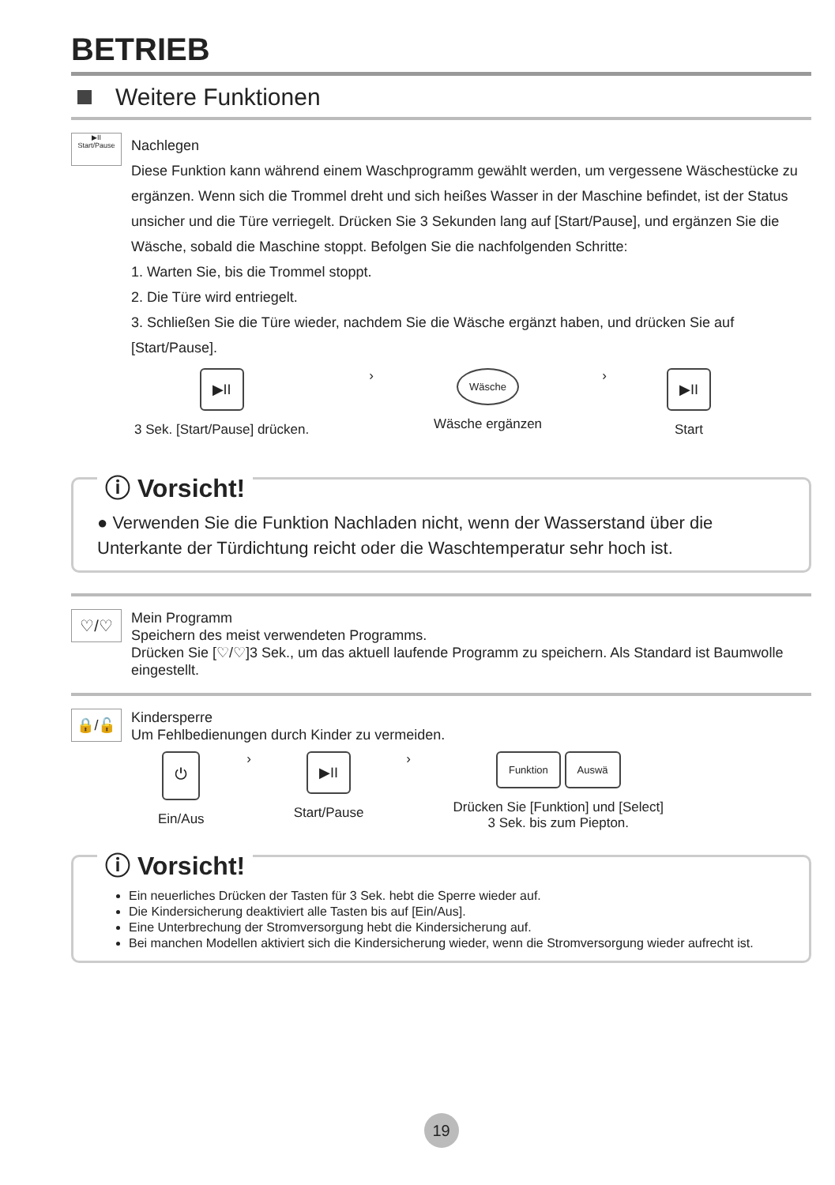BETRIEB
Weitere Funktionen
▶II
Start/Pause
Nachlegen
Diese Funktion kann während einem Waschprogramm gewählt werden, um vergessene Wäschestücke zu ergänzen. Wenn sich die Trommel dreht und sich heißes Wasser in der Maschine befindet, ist der Status unsicher und die Türe verriegelt. Drücken Sie 3 Sekunden lang auf [Start/Pause], und ergänzen Sie die Wäsche, sobald die Maschine stoppt. Befolgen Sie die nachfolgenden Schritte:
1. Warten Sie, bis die Trommel stoppt.
2. Die Türe wird entriegelt.
3. Schließen Sie die Türe wieder, nachdem Sie die Wäsche ergänzt haben, und drücken Sie auf [Start/Pause].
▶II
3 Sek. [Start/Pause] drücken.
›
Wäsche
Wäsche ergänzen
›
▶II
Start
ⓘ Vorsicht!
● Verwenden Sie die Funktion Nachladen nicht, wenn der Wasserstand über die Unterkante der Türdichtung reicht oder die Waschtemperatur sehr hoch ist.
♡/♡
Mein Programm
Speichern des meist verwendeten Programms.
Drücken Sie [♡/♡]3 Sek., um das aktuell laufende Programm zu speichern. Als Standard ist Baumwolle eingestellt.
🔒/🔓
Kindersperre
Um Fehlbedienungen durch Kinder zu vermeiden.
⏻
Ein/Aus
›
▶II
Start/Pause
›
Funktion Auswä
Drücken Sie [Funktion] und [Select]
3 Sek. bis zum Piepton.
ⓘ Vorsicht!
Ein neuerliches Drücken der Tasten für 3 Sek. hebt die Sperre wieder auf.
Die Kindersicherung deaktiviert alle Tasten bis auf [Ein/Aus].
Eine Unterbrechung der Stromversorgung hebt die Kindersicherung auf.
Bei manchen Modellen aktiviert sich die Kindersicherung wieder, wenn die Stromversorgung wieder aufrecht ist.
19